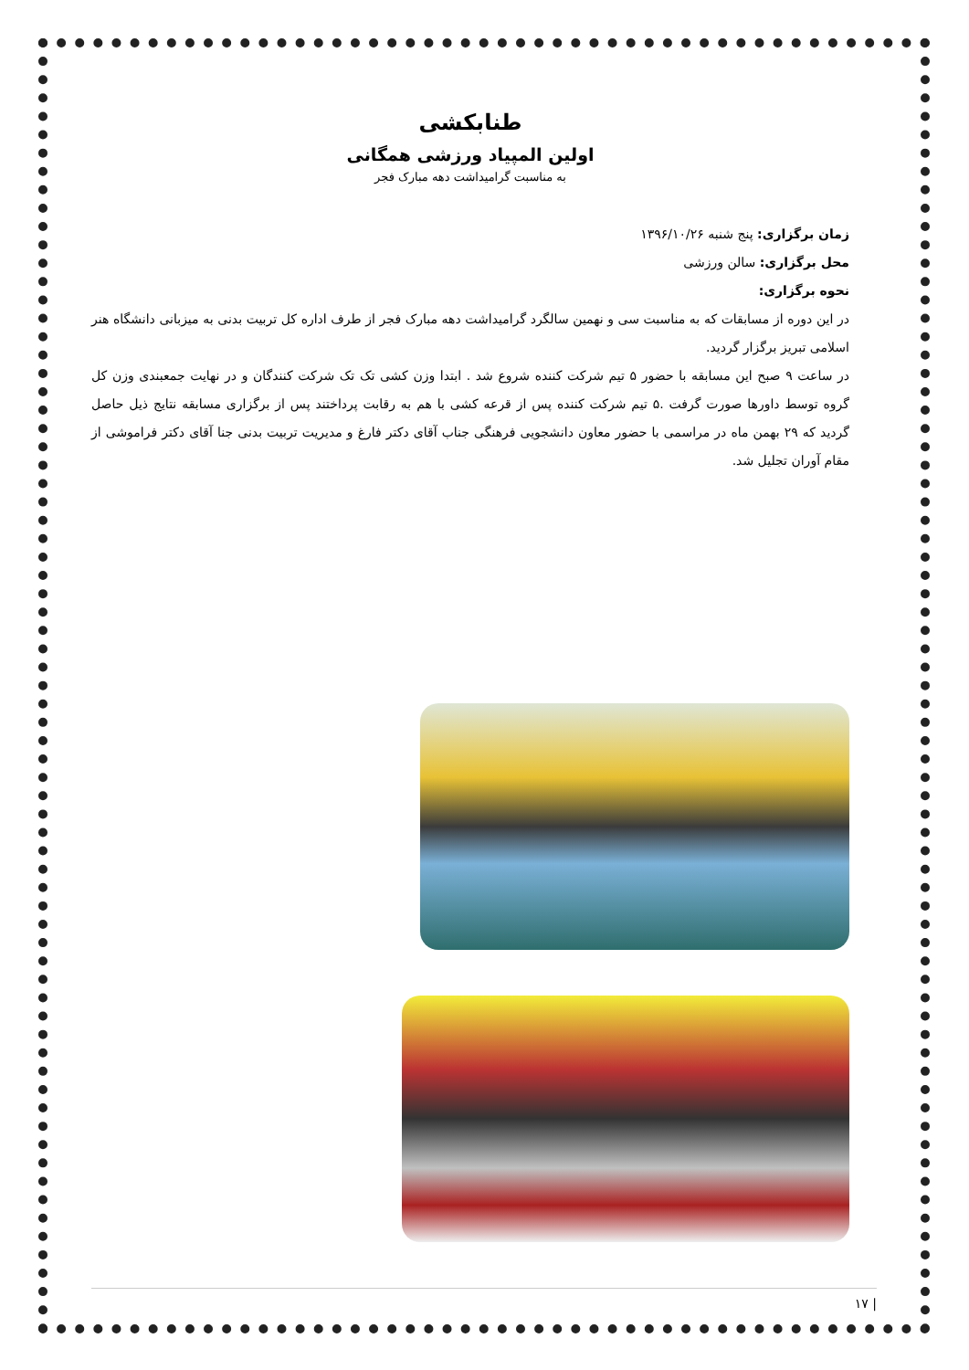طنابکشی
اولین المپیاد ورزشی همگانی
به مناسبت گرامیداشت دهه مبارک فجر
زمان برگزاری: پنج شنبه ۱۳۹۶/۱۰/۲۶
محل برگزاری: سالن ورزشی
نحوه برگزاری:
در این دوره از مسابقات که به مناسبت سی و نهمین سالگرد گرامیداشت دهه مبارک فجر از طرف اداره کل تربیت بدنی به میزبانی دانشگاه هنر اسلامی تبریز برگزار گردید.
در ساعت ۹ صبح این مسابقه با حضور ۵ تیم شرکت کننده شروع شد . ابتدا وزن کشی تک تک شرکت کنندگان و در نهایت جمعبندی وزن کل گروه توسط داورها صورت گرفت .۵ تیم شرکت کننده پس از قرعه کشی با هم به رقابت پرداختند پس از برگزاری مسابقه نتایج ذیل حاصل گردید که ۲۹ بهمن ماه در مراسمی با حضور معاون دانشجویی فرهنگی جناب آقای دکتر فارغ و مدیریت تربیت بدنی جنا آقای دکتر فراموشی از مقام آوران تجلیل شد.
| ۱۷